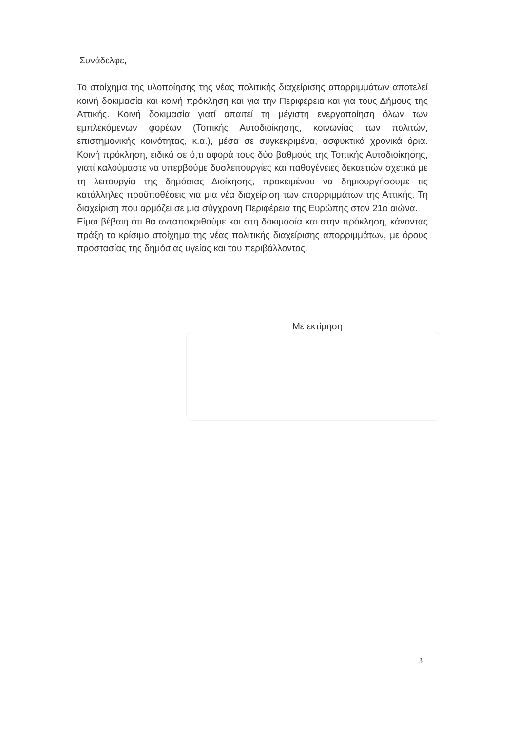Συνάδελφε,
Το στοίχημα της υλοποίησης της νέας πολιτικής διαχείρισης απορριμμάτων αποτελεί κοινή δοκιμασία και κοινή πρόκληση και για την Περιφέρεια και για τους Δήμους της Αττικής. Κοινή δοκιμασία γιατί απαιτεί τη μέγιστη ενεργοποίηση όλων των εμπλεκόμενων φορέων (Τοπικής Αυτοδιοίκησης, κοινωνίας των πολιτών, επιστημονικής κοινότητας, κ.α.), μέσα σε συγκεκριμένα, ασφυκτικά χρονικά όρια. Κοινή πρόκληση, ειδικά σε ό,τι αφορά τους δύο βαθμούς της Τοπικής Αυτοδιοίκησης, γιατί καλούμαστε να υπερβούμε δυσλειτουργίες και παθογένειες δεκαετιών σχετικά με τη λειτουργία της δημόσιας Διοίκησης, προκειμένου να δημιουργήσουμε τις κατάλληλες προϋποθέσεις για μια νέα διαχείριση των απορριμμάτων της Αττικής. Τη διαχείριση που αρμόζει σε μια σύγχρονη Περιφέρεια της Ευρώπης στον 21ο αιώνα.
Είμαι βέβαιη ότι θα ανταποκριθούμε και στη δοκιμασία και στην πρόκληση, κάνοντας πράξη το κρίσιμο στοίχημα της νέας πολιτικής διαχείρισης απορριμμάτων, με όρους προστασίας της δημόσιας υγείας και του περιβάλλοντος.
Με εκτίμηση
3